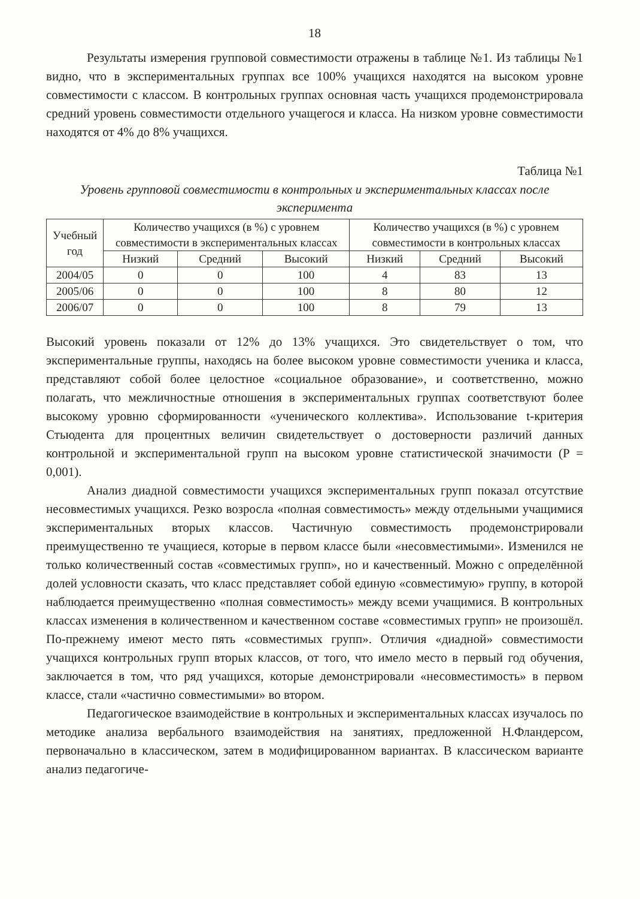18
Результаты измерения групповой совместимости отражены в таблице №1. Из таблицы №1 видно, что в экспериментальных группах все 100% учащихся находятся на высоком уровне совместимости с классом. В контрольных группах основная часть учащихся продемонстрировала средний уровень совместимости отдельного учащегося и класса. На низком уровне совместимости находятся от 4% до 8% учащихся.
Таблица №1
Уровень групповой совместимости в контрольных и экспериментальных классах после эксперимента
| Учебный год | Количество учащихся (в %) с уровнем совместимости в экспериментальных классах | | | Количество учащихся (в %) с уровнем совместимости в контрольных классах | | |
| --- | --- | --- | --- | --- | --- | --- |
| | Низкий | Средний | Высокий | Низкий | Средний | Высокий |
| 2004/05 | 0 | 0 | 100 | 4 | 83 | 13 |
| 2005/06 | 0 | 0 | 100 | 8 | 80 | 12 |
| 2006/07 | 0 | 0 | 100 | 8 | 79 | 13 |
Высокий уровень показали от 12% до 13% учащихся. Это свидетельствует о том, что экспериментальные группы, находясь на более высоком уровне совместимости ученика и класса, представляют собой более целостное «социальное образование», и соответственно, можно полагать, что межличностные отношения в экспериментальных группах соответствуют более высокому уровню сформированности «ученического коллектива». Использование t-критерия Стьюдента для процентных величин свидетельствует о достоверности различий данных контрольной и экспериментальной групп на высоком уровне статистической значимости (P = 0,001).
Анализ диадной совместимости учащихся экспериментальных групп показал отсутствие несовместимых учащихся. Резко возросла «полная совместимость» между отдельными учащимися экспериментальных вторых классов. Частичную совместимость продемонстрировали преимущественно те учащиеся, которые в первом классе были «несовместимыми». Изменился не только количественный состав «совместимых групп», но и качественный. Можно с определённой долей условности сказать, что класс представляет собой единую «совместимую» группу, в которой наблюдается преимущественно «полная совместимость» между всеми учащимися. В контрольных классах изменения в количественном и качественном составе «совместимых групп» не произошёл. По-прежнему имеют место пять «совместимых групп». Отличия «диадной» совместимости учащихся контрольных групп вторых классов, от того, что имело место в первый год обучения, заключается в том, что ряд учащихся, которые демонстрировали «несовместимость» в первом классе, стали «частично совместимыми» во втором.
Педагогическое взаимодействие в контрольных и экспериментальных классах изучалось по методике анализа вербального взаимодействия на занятиях, предложенной Н.Фландерсом, первоначально в классическом, затем в модифицированном вариантах. В классическом варианте анализ педагогиче-